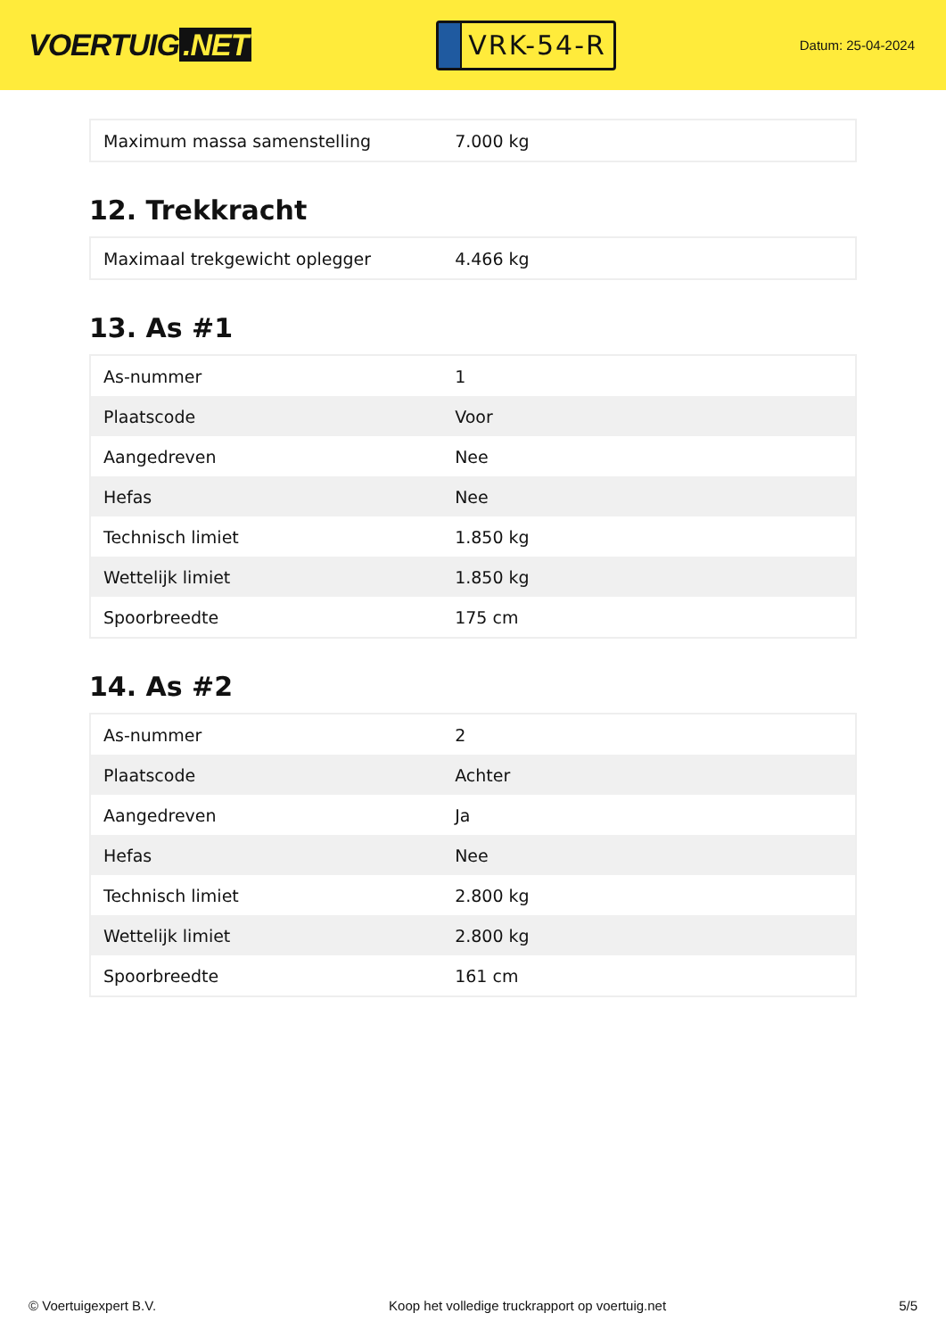VOERTUIG.NET
VRK-54-R
Datum: 25-04-2024
| Maximum massa samenstelling | 7.000 kg |
12. Trekkracht
| Maximaal trekgewicht oplegger | 4.466 kg |
13. As #1
| As-nummer | 1 |
| Plaatscode | Voor |
| Aangedreven | Nee |
| Hefas | Nee |
| Technisch limiet | 1.850 kg |
| Wettelijk limiet | 1.850 kg |
| Spoorbreedte | 175 cm |
14. As #2
| As-nummer | 2 |
| Plaatscode | Achter |
| Aangedreven | Ja |
| Hefas | Nee |
| Technisch limiet | 2.800 kg |
| Wettelijk limiet | 2.800 kg |
| Spoorbreedte | 161 cm |
© Voertuigexpert B.V. Koop het volledige truckrapport op voertuig.net 5/5